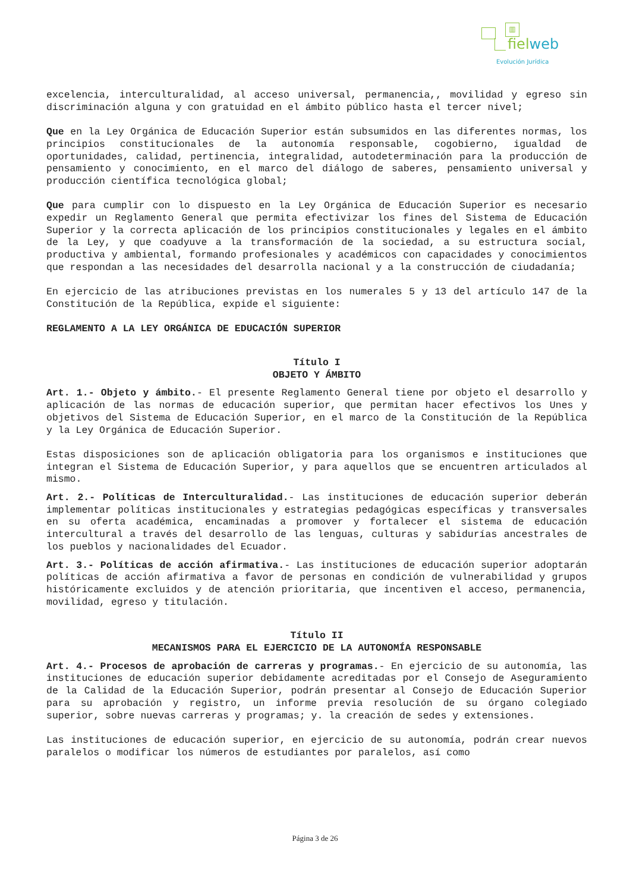▥
fielweb
Evolución Jurídica
excelencia, interculturalidad, al acceso universal, permanencia,, movilidad y egreso sin discriminación alguna y con gratuidad en el ámbito público hasta el tercer nivel;
Que en la Ley Orgánica de Educación Superior están subsumidos en las diferentes normas, los principios constitucionales de la autonomía responsable, cogobierno, igualdad de oportunidades, calidad, pertinencia, integralidad, autodeterminación para la producción de pensamiento y conocimiento, en el marco del diálogo de saberes, pensamiento universal y producción científica tecnológica global;
Que para cumplir con lo dispuesto en la Ley Orgánica de Educación Superior es necesario expedir un Reglamento General que permita efectivizar los fines del Sistema de Educación Superior y la correcta aplicación de los principios constitucionales y legales en el ámbito de la Ley, y que coadyuve a la transformación de la sociedad, a su estructura social, productiva y ambiental, formando profesionales y académicos con capacidades y conocimientos que respondan a las necesidades del desarrolla nacional y a la construcción de ciudadanía;
En ejercicio de las atribuciones previstas en los numerales 5 y 13 del artículo 147 de la Constitución de la República, expide el siguiente:
REGLAMENTO A LA LEY ORGÁNICA DE EDUCACIÓN SUPERIOR
Título I
OBJETO Y ÁMBITO
Art. 1.- Objeto y ámbito.- El presente Reglamento General tiene por objeto el desarrollo y aplicación de las normas de educación superior, que permitan hacer efectivos los Unes y objetivos del Sistema de Educación Superior, en el marco de la Constitución de la República y la Ley Orgánica de Educación Superior.
Estas disposiciones son de aplicación obligatoria para los organismos e instituciones que integran el Sistema de Educación Superior, y para aquellos que se encuentren articulados al mismo.
Art. 2.- Políticas de Interculturalidad.- Las instituciones de educación superior deberán implementar políticas institucionales y estrategias pedagógicas específicas y transversales en su oferta académica, encaminadas a promover y fortalecer el sistema de educación intercultural a través del desarrollo de las lenguas, culturas y sabidurías ancestrales de los pueblos y nacionalidades del Ecuador.
Art. 3.- Políticas de acción afirmativa.- Las instituciones de educación superior adoptarán políticas de acción afirmativa a favor de personas en condición de vulnerabilidad y grupos históricamente excluidos y de atención prioritaria, que incentiven el acceso, permanencia, movilidad, egreso y titulación.
Título II
MECANISMOS PARA EL EJERCICIO DE LA AUTONOMÍA RESPONSABLE
Art. 4.- Procesos de aprobación de carreras y programas.- En ejercicio de su autonomía, las instituciones de educación superior debidamente acreditadas por el Consejo de Aseguramiento de la Calidad de la Educación Superior, podrán presentar al Consejo de Educación Superior para su aprobación y registro, un informe previa resolución de su órgano colegiado superior, sobre nuevas carreras y programas; y. la creación de sedes y extensiones.
Las instituciones de educación superior, en ejercicio de su autonomía, podrán crear nuevos paralelos o modificar los números de estudiantes por paralelos, así como
Página 3 de 26